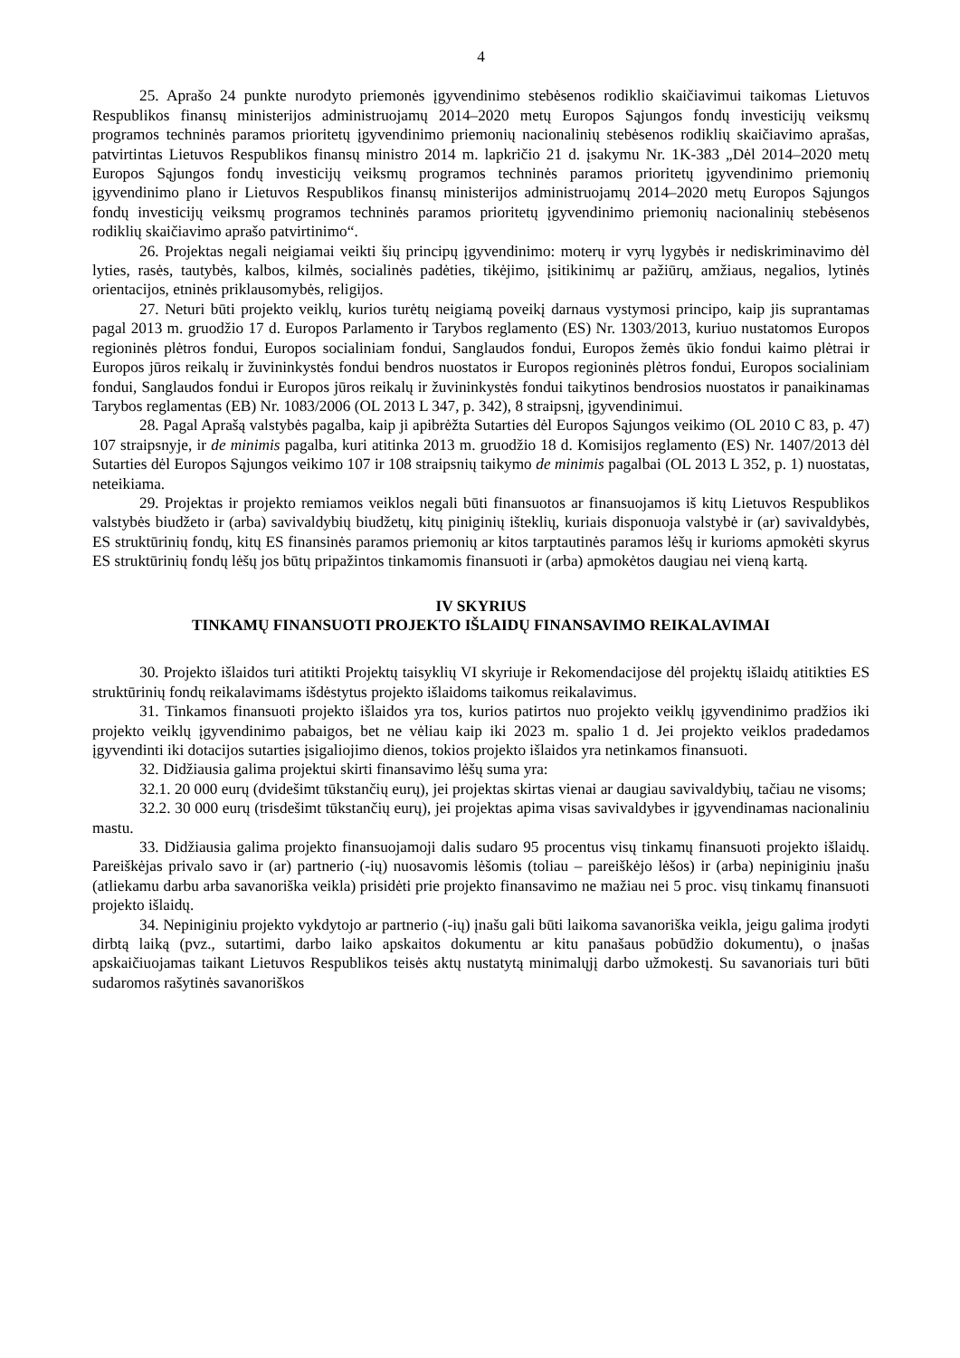4
25. Aprašo 24 punkte nurodyto priemonės įgyvendinimo stebėsenos rodiklio skaičiavimui taikomas Lietuvos Respublikos finansų ministerijos administruojamų 2014–2020 metų Europos Sąjungos fondų investicijų veiksmų programos techninės paramos prioritetų įgyvendinimo priemonių nacionalinių stebėsenos rodiklių skaičiavimo aprašas, patvirtintas Lietuvos Respublikos finansų ministro 2014 m. lapkričio 21 d. įsakymu Nr. 1K-383 „Dėl 2014–2020 metų Europos Sąjungos fondų investicijų veiksmų programos techninės paramos prioritetų įgyvendinimo priemonių įgyvendinimo plano ir Lietuvos Respublikos finansų ministerijos administruojamų 2014–2020 metų Europos Sąjungos fondų investicijų veiksmų programos techninės paramos prioritetų įgyvendinimo priemonių nacionalinių stebėsenos rodiklių skaičiavimo aprašo patvirtinimo“.
26. Projektas negali neigiamai veikti šių principų įgyvendinimo: moterų ir vyrų lygybės ir nediskriminavimo dėl lyties, rasės, tautybės, kalbos, kilmės, socialinės padėties, tikėjimo, įsitikinimų ar pažiūrų, amžiaus, negalios, lytinės orientacijos, etninės priklausomybės, religijos.
27. Neturi būti projekto veiklų, kurios turėtų neigiamą poveikį darnaus vystymosi principo, kaip jis suprantamas pagal 2013 m. gruodžio 17 d. Europos Parlamento ir Tarybos reglamento (ES) Nr. 1303/2013, kuriuo nustatomos Europos regioninės plėtros fondui, Europos socialiniam fondui, Sanglaudos fondui, Europos žemės ūkio fondui kaimo plėtrai ir Europos jūros reikalų ir žuvininkystės fondui bendros nuostatos ir Europos regioninės plėtros fondui, Europos socialiniam fondui, Sanglaudos fondui ir Europos jūros reikalų ir žuvininkystės fondui taikytinos bendrosios nuostatos ir panaikinamas Tarybos reglamentas (EB) Nr. 1083/2006 (OL 2013 L 347, p. 342), 8 straipsnį, įgyvendinimui.
28. Pagal Aprašą valstybės pagalba, kaip ji apibrėžta Sutarties dėl Europos Sąjungos veikimo (OL 2010 C 83, p. 47) 107 straipsnyje, ir de minimis pagalba, kuri atitinka 2013 m. gruodžio 18 d. Komisijos reglamento (ES) Nr. 1407/2013 dėl Sutarties dėl Europos Sąjungos veikimo 107 ir 108 straipsnių taikymo de minimis pagalbai (OL 2013 L 352, p. 1) nuostatas, neteikiama.
29. Projektas ir projekto remiamos veiklos negali būti finansuotos ar finansuojamos iš kitų Lietuvos Respublikos valstybės biudžeto ir (arba) savivaldybių biudžetų, kitų piniginių išteklių, kuriais disponuoja valstybė ir (ar) savivaldybės, ES struktūrinių fondų, kitų ES finansinės paramos priemonių ar kitos tarptautinės paramos lėšų ir kurioms apmokėti skyrus ES struktūrinių fondų lėšų jos būtų pripažintos tinkamomis finansuoti ir (arba) apmokėtos daugiau nei vieną kartą.
IV SKYRIUS
TINKAMŲ FINANSUOTI PROJEKTO IŠLAIDŲ FINANSAVIMO REIKALAVIMAI
30. Projekto išlaidos turi atitikti Projektų taisyklių VI skyriuje ir Rekomendacijose dėl projektų išlaidų atitikties ES struktūrinių fondų reikalavimams išdėstytus projekto išlaidoms taikomus reikalavimus.
31. Tinkamos finansuoti projekto išlaidos yra tos, kurios patirtos nuo projekto veiklų įgyvendinimo pradžios iki projekto veiklų įgyvendinimo pabaigos, bet ne vėliau kaip iki 2023 m. spalio 1 d. Jei projekto veiklos pradedamos įgyvendinti iki dotacijos sutarties įsigaliojimo dienos, tokios projekto išlaidos yra netinkamos finansuoti.
32. Didžiausia galima projektui skirti finansavimo lėšų suma yra:
32.1. 20 000 eurų (dvidešimt tūkstančių eurų), jei projektas skirtas vienai ar daugiau savivaldybių, tačiau ne visoms;
32.2. 30 000 eurų (trisdešimt tūkstančių eurų), jei projektas apima visas savivaldybes ir įgyvendinamas nacionaliniu mastu.
33. Didžiausia galima projekto finansuojamoji dalis sudaro 95 procentus visų tinkamų finansuoti projekto išlaidų. Pareiškėjas privalo savo ir (ar) partnerio (-ių) nuosavomis lėšomis (toliau – pareiškėjo lėšos) ir (arba) nepiniginiu įnašu (atliekamu darbu arba savanoriška veikla) prisidėti prie projekto finansavimo ne mažiau nei 5 proc. visų tinkamų finansuoti projekto išlaidų.
34. Nepiniginiu projekto vykdytojo ar partnerio (-ių) įnašu gali būti laikoma savanoriška veikla, jeigu galima įrodyti dirbtą laiką (pvz., sutartimi, darbo laiko apskaitos dokumentu ar kitu panašaus pobūdžio dokumentu), o įnašas apskaičiuojamas taikant Lietuvos Respublikos teisės aktų nustatytą minimalųjį darbo užmokestį. Su savanoriais turi būti sudaromos rašytinės savanoriškos